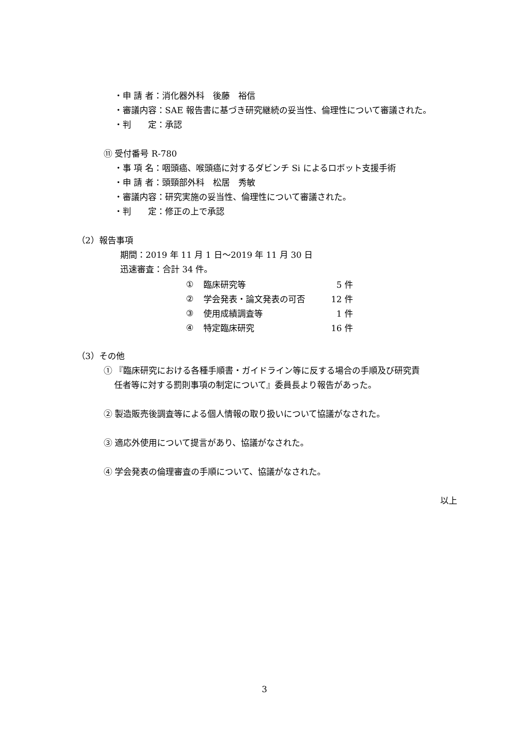・申 請 者：消化器外科　後藤　裕信
・審議内容：SAE 報告書に基づき研究継続の妥当性、倫理性について審議された。
・判　　定：承認
⑪ 受付番号 R-780
・事 項 名：咽頭癌、喉頭癌に対するダビンチ Si によるロボット支援手術
・申 請 者：頭頸部外科　松居　秀敏
・審議内容：研究実施の妥当性、倫理性について審議された。
・判　　定：修正の上で承認
（2）報告事項
期間：2019 年 11 月 1 日～2019 年 11 月 30 日
迅速審査：合計 34 件。
| ① | 臨床研究等 | 5 件 |
| ② | 学会発表・論文発表の可否 | 12 件 |
| ③ | 使用成績調査等 | 1 件 |
| ④ | 特定臨床研究 | 16 件 |
（3）その他
① 『臨床研究における各種手順書・ガイドライン等に反する場合の手順及び研究責
任者等に対する罰則事項の制定について』委員長より報告があった。
② 製造販売後調査等による個人情報の取り扱いについて協議がなされた。
③ 適応外使用について提言があり、協議がなされた。
④ 学会発表の倫理審査の手順について、協議がなされた。
以上
3